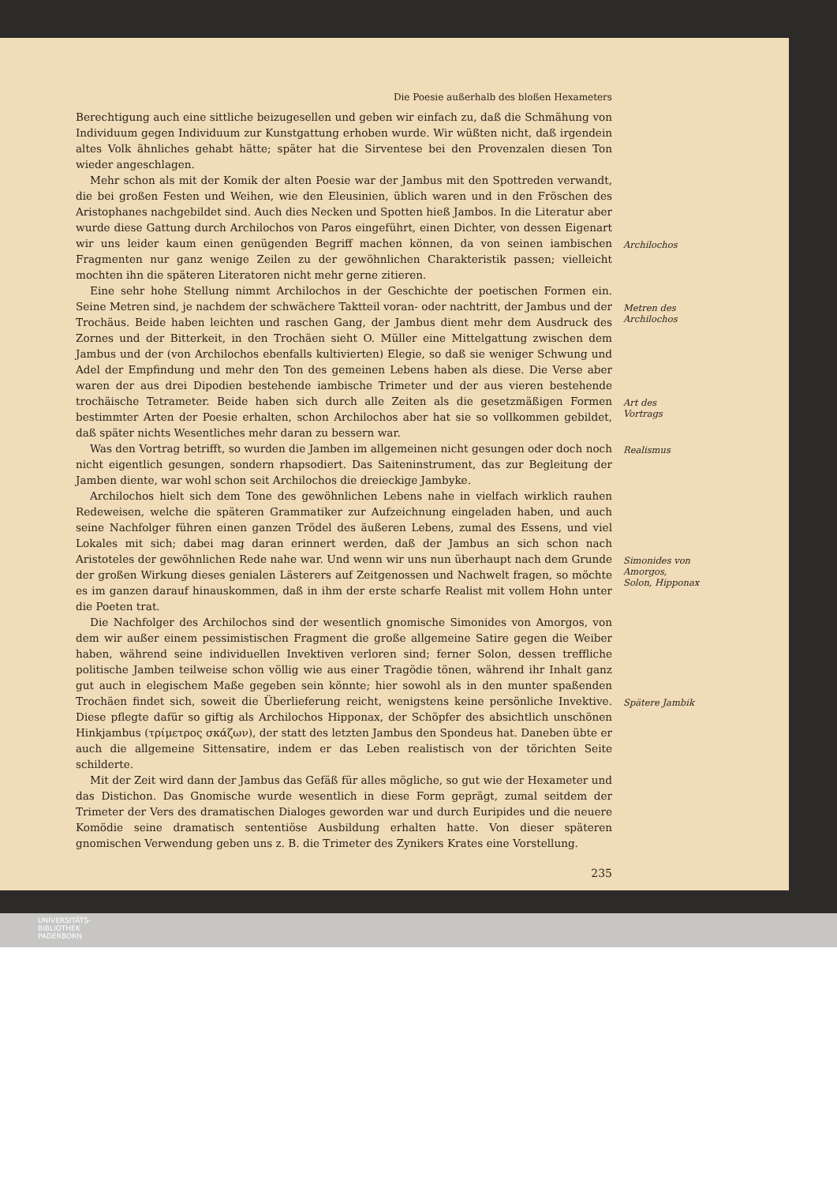Die Poesie außerhalb des bloßen Hexameters
Berechtigung auch eine sittliche beizugesellen und geben wir einfach zu, daß die Schmähung von Individuum gegen Individuum zur Kunstgattung erhoben wurde. Wir wüßten nicht, daß irgendein altes Volk ähnliches gehabt hätte; später hat die Sirventese bei den Provenzalen diesen Ton wieder angeschlagen.
Mehr schon als mit der Komik der alten Poesie war der Jambus mit den Spottreden verwandt, die bei großen Festen und Weihen, wie den Eleusinien, üblich waren und in den Fröschen des Aristophanes nachgebildet sind. Auch dies Necken und Spotten hieß Jambos. In die Literatur aber wurde diese Gattung durch Archilochos von Paros eingeführt, einen Dichter, von dessen Eigenart wir uns leider kaum einen genügenden Begriff machen können, da von seinen iambischen Fragmenten nur ganz wenige Zeilen zu der gewöhnlichen Charakteristik passen; vielleicht mochten ihn die späteren Literatoren nicht mehr gerne zitieren.
Eine sehr hohe Stellung nimmt Archilochos in der Geschichte der poetischen Formen ein. Seine Metren sind, je nachdem der schwächere Taktteil voran- oder nachtritt, der Jambus und der Trochäus. Beide haben leichten und raschen Gang, der Jambus dient mehr dem Ausdruck des Zornes und der Bitterkeit, in den Trochäen sieht O. Müller eine Mittelgattung zwischen dem Jambus und der (von Archilochos ebenfalls kultivierten) Elegie, so daß sie weniger Schwung und Adel der Empfindung und mehr den Ton des gemeinen Lebens haben als diese. Die Verse aber waren der aus drei Dipodien bestehende iambische Trimeter und der aus vieren bestehende trochäische Tetrameter. Beide haben sich durch alle Zeiten als die gesetzmäßigen Formen bestimmter Arten der Poesie erhalten, schon Archilochos aber hat sie so vollkommen gebildet, daß später nichts Wesentliches mehr daran zu bessern war.
Was den Vortrag betrifft, so wurden die Jamben im allgemeinen nicht gesungen oder doch noch nicht eigentlich gesungen, sondern rhapsodiert. Das Saiteninstrument, das zur Begleitung der Jamben diente, war wohl schon seit Archilochos die dreieckige Jambyke.
Archilochos hielt sich dem Tone des gewöhnlichen Lebens nahe in vielfach wirklich rauhen Redeweisen, welche die späteren Grammatiker zur Aufzeichnung eingeladen haben, und auch seine Nachfolger führen einen ganzen Trödel des äußeren Lebens, zumal des Essens, und viel Lokales mit sich; dabei mag daran erinnert werden, daß der Jambus an sich schon nach Aristoteles der gewöhnlichen Rede nahe war. Und wenn wir uns nun überhaupt nach dem Grunde der großen Wirkung dieses genialen Lästerers auf Zeitgenossen und Nachwelt fragen, so möchte es im ganzen darauf hinauskommen, daß in ihm der erste scharfe Realist mit vollem Hohn unter die Poeten trat.
Die Nachfolger des Archilochos sind der wesentlich gnomische Simonides von Amorgos, von dem wir außer einem pessimistischen Fragment die große allgemeine Satire gegen die Weiber haben, während seine individuellen Invektiven verloren sind; ferner Solon, dessen treffliche politische Jamben teilweise schon völlig wie aus einer Tragödie tönen, während ihr Inhalt ganz gut auch in elegischem Maße gegeben sein könnte; hier sowohl als in den munter spaßenden Trochäen findet sich, soweit die Überlieferung reicht, wenigstens keine persönliche Invektive. Diese pflegte dafür so giftig als Archilochos Hipponax, der Schöpfer des absichtlich unschönen Hinkjambus (τρίμετρος σκάζων), der statt des letzten Jambus den Spondeus hat. Daneben übte er auch die allgemeine Sittensatire, indem er das Leben realistisch von der törichten Seite schilderte.
Mit der Zeit wird dann der Jambus das Gefäß für alles mögliche, so gut wie der Hexameter und das Distichon. Das Gnomische wurde wesentlich in diese Form geprägt, zumal seitdem der Trimeter der Vers des dramatischen Dialoges geworden war und durch Euripides und die neuere Komödie seine dramatisch sententiöse Ausbildung erhalten hatte. Von dieser späteren gnomischen Verwendung geben uns z. B. die Trimeter des Zynikers Krates eine Vorstellung.
Archilochos
Metren des
Archilochos
Art des
Vortrags
Realismus
Simonides von
Amorgos,
Solon, Hipponax
Spätere Jambik
235
UNIVERSITÄTS-
BIBLIOTHEK
PADERBORN